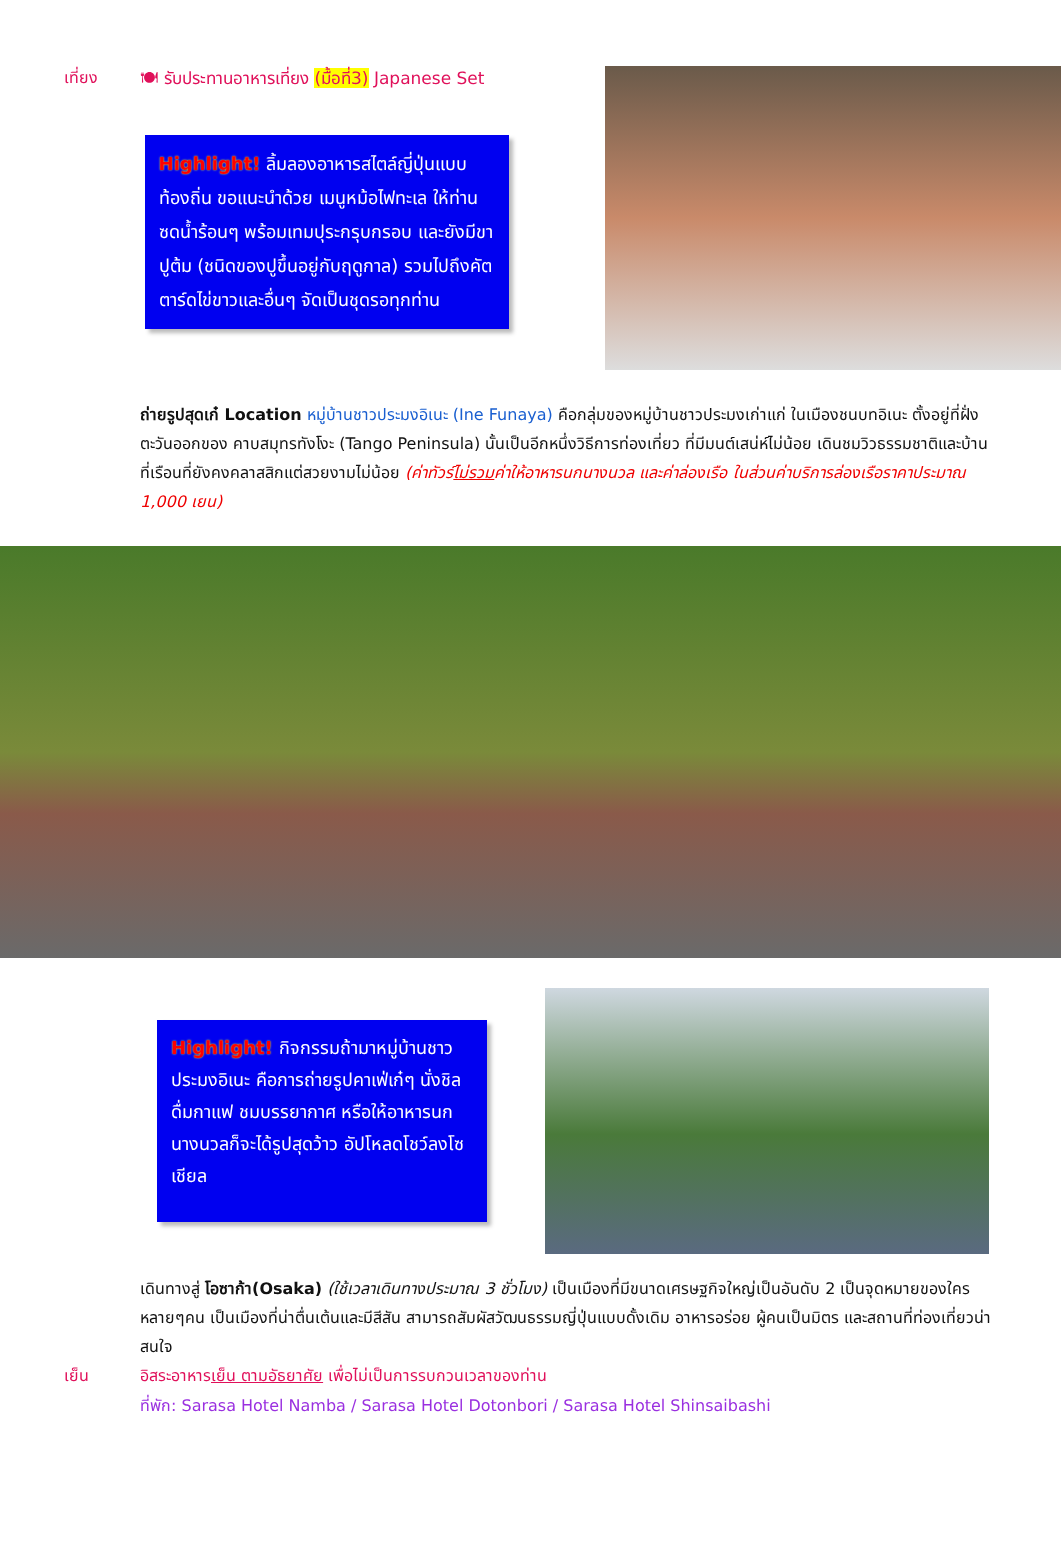เที่ยง 🍽 รับประทานอาหารเที่ยง (มื้อที่3) Japanese Set
Highlight! ลิ้มลองอาหารสไตล์ญี่ปุ่นแบบท้องถิ่น ขอแนะนำด้วย เมนูหม้อไฟทะเล ให้ท่านซดน้ำร้อนๆ พร้อมเทมปุระกรุบกรอบ และยังมีขาปูต้ม (ชนิดของปูขึ้นอยู่กับฤดูกาล) รวมไปถึงคัตตาร์ดไข่ขาวและอื่นๆ จัดเป็นชุดรอทุกท่าน
ถ่ายรูปสุดเก๋ Location หมู่บ้านชาวประมงอิเนะ (Ine Funaya) คือกลุ่มของหมู่บ้านชาวประมงเก่าแก่ ในเมืองชนบทอิเนะ ตั้งอยู่ที่ฝั่งตะวันออกของ คาบสมุทรทังโงะ (Tango Peninsula) นั้นเป็นอีกหนึ่งวิธีการท่องเที่ยว ที่มีมนต์เสน่ห์ไม่น้อย เดินชมวิวธรรมชาติและบ้านที่เรือนที่ยังคงคลาสสิกแต่สวยงามไม่น้อย (ค่าทัวร์ไม่รวมค่าให้อาหารนกนางนวล และค่าล่องเรือ ในส่วนค่าบริการล่องเรือราคาประมาณ 1,000 เยน)
Highlight! กิจกรรมถ้ามาหมู่บ้านชาวประมงอิเนะ คือการถ่ายรูปคาเฟ่เก๋ๆ นั่งชิล ดื่มกาแฟ ชมบรรยากาศ หรือให้อาหารนกนางนวลก็จะได้รูปสุดว้าว อัปโหลดโชว์ลงโซเชียล
เดินทางสู่ โอซาก้า(Osaka) (ใช้เวลาเดินทางประมาณ 3 ชั่วโมง) เป็นเมืองที่มีขนาดเศรษฐกิจใหญ่เป็นอันดับ 2 เป็นจุดหมายของใครหลายๆคน เป็นเมืองที่น่าตื่นเต้นและมีสีสัน สามารถสัมผัสวัฒนธรรมญี่ปุ่นแบบดั้งเดิม อาหารอร่อย ผู้คนเป็นมิตร และสถานที่ท่องเที่ยวน่าสนใจ
เย็น อิสระอาหารเย็น ตามอัธยาศัย เพื่อไม่เป็นการรบกวนเวลาของท่าน
ที่พัก: Sarasa Hotel Namba / Sarasa Hotel Dotonbori / Sarasa Hotel Shinsaibashi